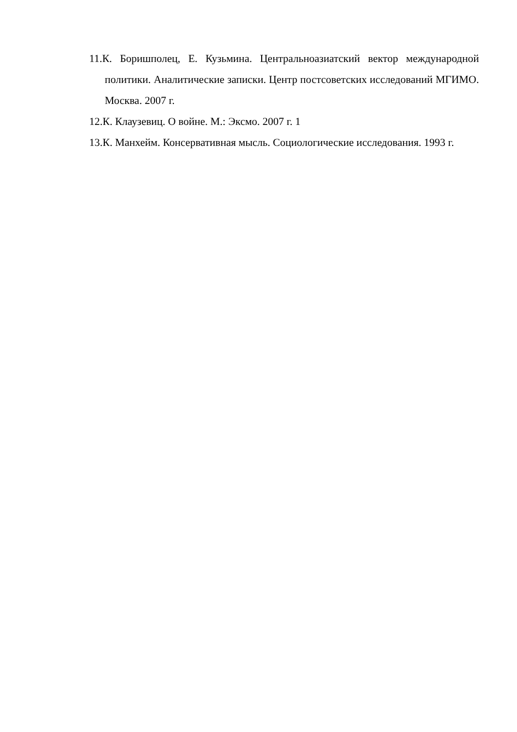11.К. Боришполец, Е. Кузьмина. Центральноазиатский вектор международной политики. Аналитические записки. Центр постсоветских исследований МГИМО. Москва. 2007 г.
12.К. Клаузевиц. О войне. М.: Эксмо. 2007 г. 1
13.К. Манхейм. Консервативная мысль. Социологические исследования. 1993 г.